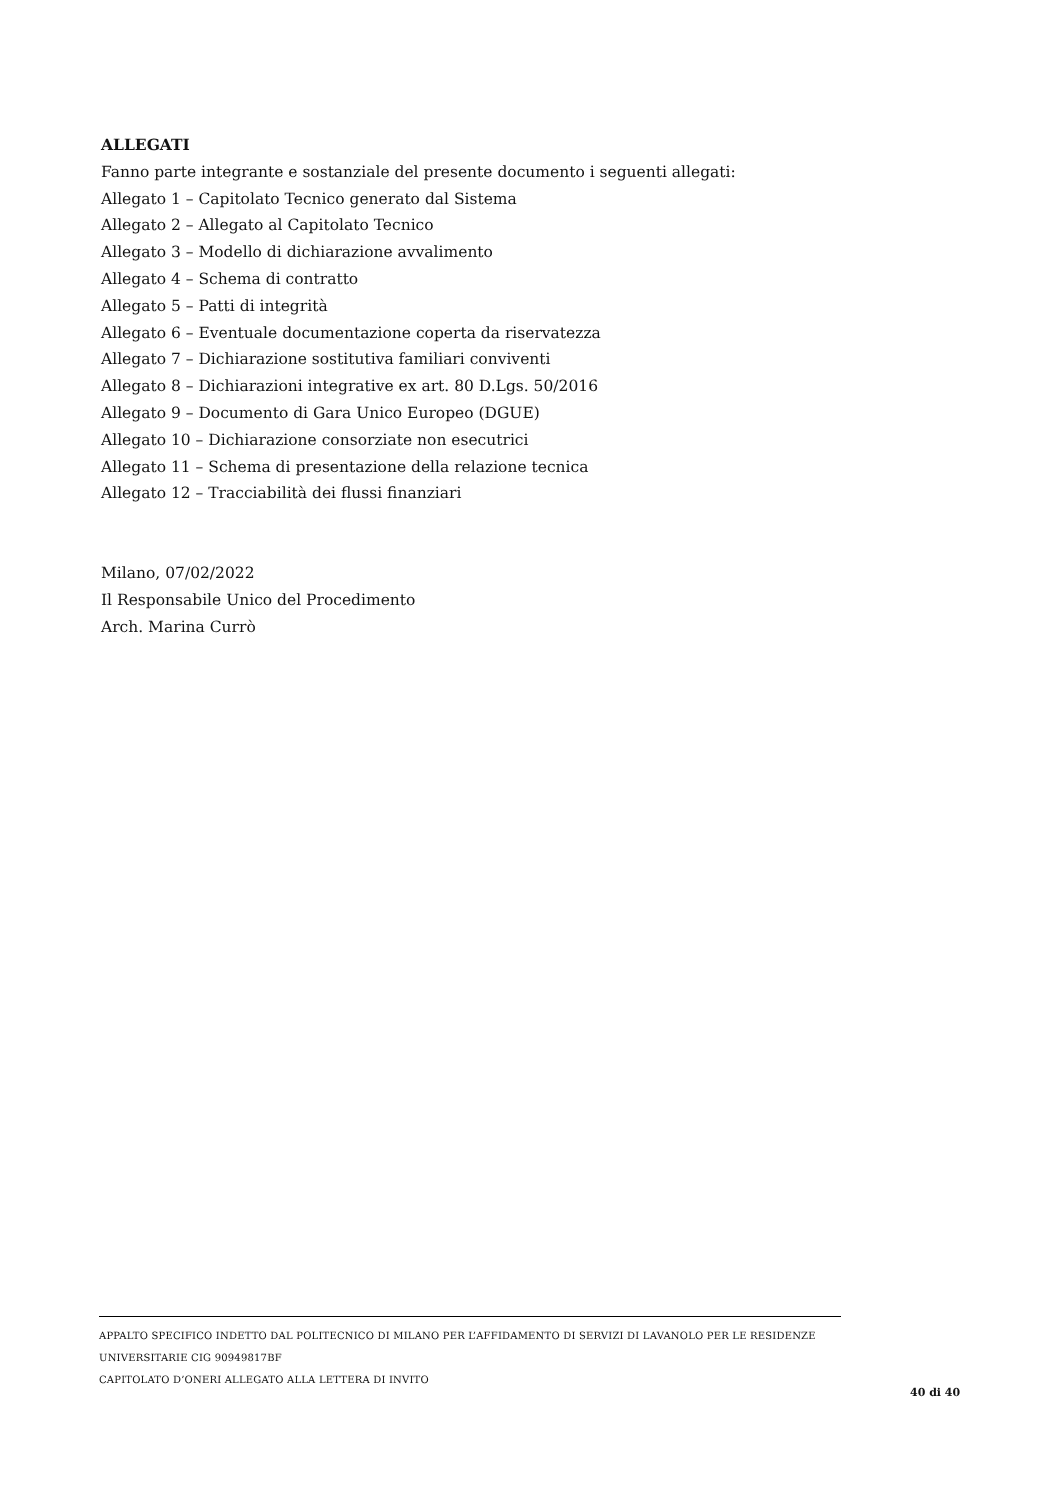ALLEGATI
Fanno parte integrante e sostanziale del presente documento i seguenti allegati:
Allegato 1 – Capitolato Tecnico generato dal Sistema
Allegato 2 – Allegato al Capitolato Tecnico
Allegato 3 – Modello di dichiarazione avvalimento
Allegato 4 – Schema di contratto
Allegato 5 – Patti di integrità
Allegato 6 – Eventuale documentazione coperta da riservatezza
Allegato 7 – Dichiarazione sostitutiva familiari conviventi
Allegato 8 – Dichiarazioni integrative ex art. 80 D.Lgs. 50/2016
Allegato 9 – Documento di Gara Unico Europeo (DGUE)
Allegato 10 – Dichiarazione consorziate non esecutrici
Allegato 11 – Schema di presentazione della relazione tecnica
Allegato 12 – Tracciabilità dei flussi finanziari
Milano, 07/02/2022
Il Responsabile Unico del Procedimento
Arch. Marina Currò
APPALTO SPECIFICO INDETTO DAL POLITECNICO DI MILANO PER L’AFFIDAMENTO DI SERVIZI DI LAVANOLO PER LE RESIDENZE UNIVERSITARIE CIG 90949817BF
CAPITOLATO D’ONERI ALLEGATO ALLA LETTERA DI INVITO
40 di 40